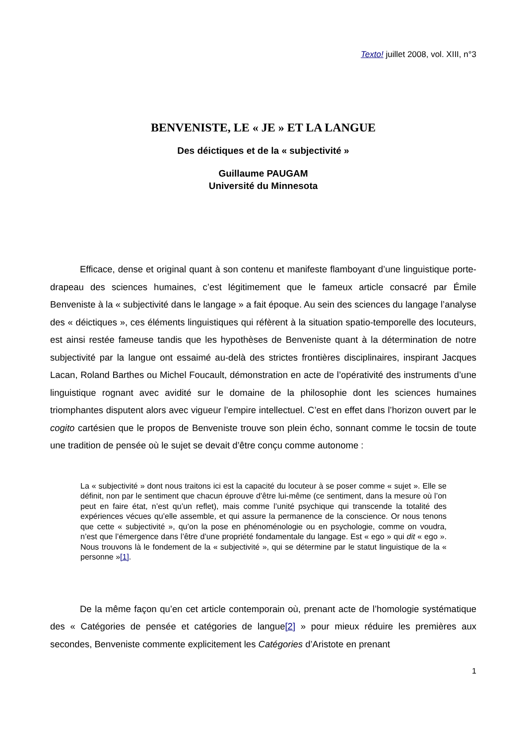Texto! juillet 2008, vol. XIII, n°3
BENVENISTE, LE « JE » ET LA LANGUE
Des déictiques et de la « subjectivité »
Guillaume PAUGAM
Université du Minnesota
Efficace, dense et original quant à son contenu et manifeste flamboyant d’une linguistique porte-drapeau des sciences humaines, c’est légitimement que le fameux article consacré par Émile Benveniste à la « subjectivité dans le langage » a fait époque. Au sein des sciences du langage l’analyse des « déictiques », ces éléments linguistiques qui réfèrent à la situation spatio-temporelle des locuteurs, est ainsi restée fameuse tandis que les hypothèses de Benveniste quant à la détermination de notre subjectivité par la langue ont essaimé au-delà des strictes frontières disciplinaires, inspirant Jacques Lacan, Roland Barthes ou Michel Foucault, démonstration en acte de l’opérativité des instruments d’une linguistique rognant avec avidité sur le domaine de la philosophie dont les sciences humaines triomphantes disputent alors avec vigueur l’empire intellectuel. C’est en effet dans l’horizon ouvert par le cogito cartésien que le propos de Benveniste trouve son plein écho, sonnant comme le tocsin de toute une tradition de pensée où le sujet se devait d’être conçu comme autonome :
La « subjectivité » dont nous traitons ici est la capacité du locuteur à se poser comme « sujet ». Elle se définit, non par le sentiment que chacun éprouve d’être lui-même (ce sentiment, dans la mesure où l’on peut en faire état, n’est qu’un reflet), mais comme l’unité psychique qui transcende la totalité des expériences vécues qu’elle assemble, et qui assure la permanence de la conscience. Or nous tenons que cette « subjectivité », qu’on la pose en phénoménologie ou en psychologie, comme on voudra, n’est que l’émergence dans l’être d’une propriété fondamentale du langage. Est « ego » qui dit « ego ». Nous trouvons là le fondement de la « subjectivité », qui se détermine par le statut linguistique de la « personne »[1].
De la même façon qu’en cet article contemporain où, prenant acte de l’homologie systématique des « Catégories de pensée et catégories de langue[2] » pour mieux réduire les premières aux secondes, Benveniste commente explicitement les Catégories d’Aristote en prenant
1